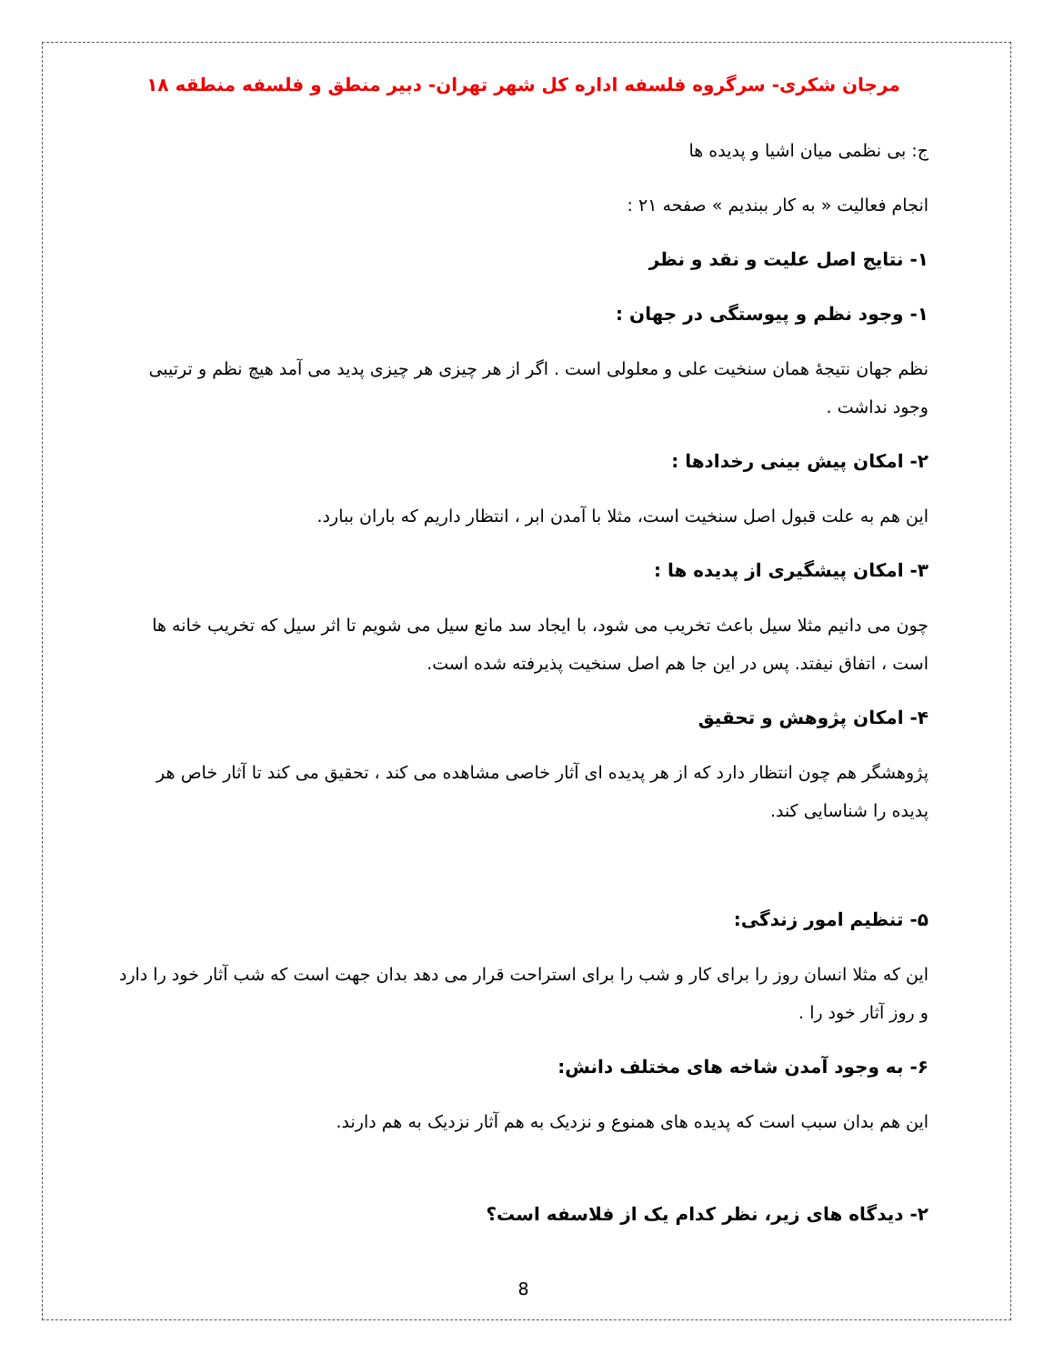مرجان شکری- سرگروه فلسفه اداره کل شهر تهران- دبیر منطق و فلسفه منطقه ۱۸
ج: بی نظمی میان اشیا و پدیده ها
انجام فعالیت « به کار ببندیم » صفحه ۲۱ :
۱- نتایج اصل علیت و نقد و نظر
۱- وجود نظم و پیوستگی در جهان :
نظم جهان نتیجهٔ همان سنخیت علی و معلولی است . اگر از هر چیزی هر چیزی پدید می آمد هیچ نظم و ترتیبی وجود نداشت .
۲- امکان پیش بینی رخدادها :
این هم به علت قبول اصل سنخیت است، مثلا با آمدن ابر ، انتظار داریم که باران ببارد.
۳- امکان پیشگیری از پدیده ها :
چون می دانیم مثلا سیل باعث تخریب می شود، با ایجاد سد مانع سیل می شویم تا اثر سیل که تخریب خانه ها است ، اتفاق نیفتد. پس در این جا هم اصل سنخیت پذیرفته شده است.
۴- امکان پژوهش و تحقیق
پژوهشگر هم چون انتظار دارد که از هر پدیده ای آثار خاصی مشاهده می کند ، تحقیق می کند تا آثار خاص هر پدیده را شناسایی کند.
۵- تنظیم امور زندگی:
این که مثلا انسان روز را برای کار و شب را برای استراحت قرار می دهد بدان جهت است که شب آثار خود را دارد و روز آثار خود را .
۶- به وجود آمدن شاخه های مختلف دانش:
این هم بدان سبب است که پدیده های همنوع و نزدیک به هم آثار نزدیک به هم دارند.
۲- دیدگاه های زیر، نظر کدام یک از فلاسفه است؟
8